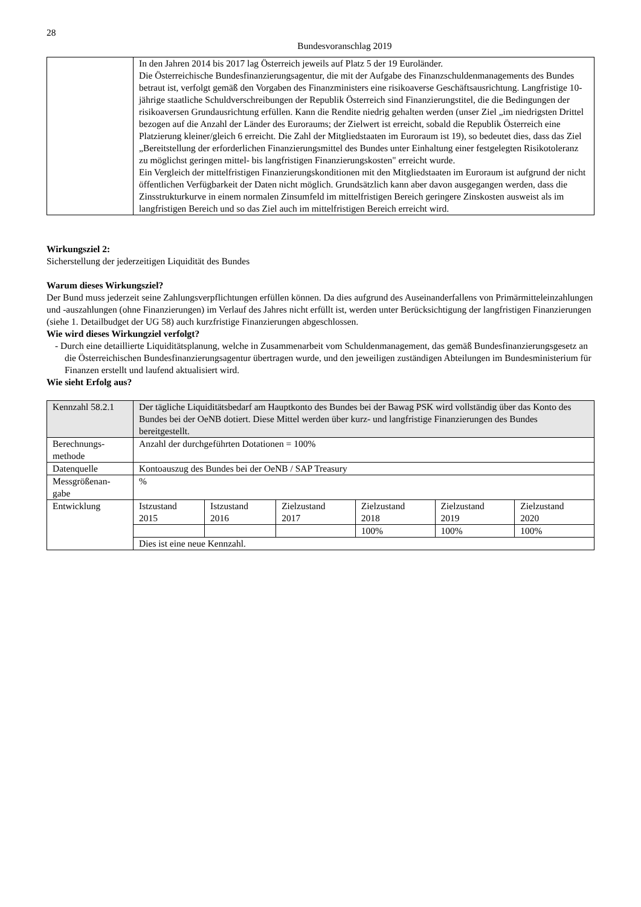28
Bundesvoranschlag 2019
| | In den Jahren 2014 bis 2017 lag Österreich jeweils auf Platz 5 der 19 Euroländer. Die Österreichische Bundesfinanzierungsagentur, die mit der Aufgabe des Finanzschuldenmanagements des Bundes betraut ist, verfolgt gemäß den Vorgaben des Finanzministers eine risikoaverse Geschäftsausrichtung. Langfristige 10-jährige staatliche Schuldverschreibungen der Republik Österreich sind Finanzierungstitel, die die Bedingungen der risikoaversen Grundausrichtung erfüllen. Kann die Rendite niedrig gehalten werden (unser Ziel „im niedrigsten Drittel bezogen auf die Anzahl der Länder des Euroraums; der Zielwert ist erreicht, sobald die Republik Österreich eine Platzierung kleiner/gleich 6 erreicht. Die Zahl der Mitgliedstaaten im Euroraum ist 19), so bedeutet dies, dass das Ziel „Bereitstellung der erforderlichen Finanzierungsmittel des Bundes unter Einhaltung einer festgelegten Risikotoleranz zu möglichst geringen mittel- bis langfristigen Finanzierungskosten" erreicht wurde. Ein Vergleich der mittelfristigen Finanzierungskonditionen mit den Mitgliedstaaten im Euroraum ist aufgrund der nicht öffentlichen Verfügbarkeit der Daten nicht möglich. Grundsätzlich kann aber davon ausgegangen werden, dass die Zinsstrukturkurve in einem normalen Zinsumfeld im mittelfristigen Bereich geringere Zinskosten ausweist als im langfristigen Bereich und so das Ziel auch im mittelfristigen Bereich erreicht wird. |
Wirkungsziel 2:
Sicherstellung der jederzeitigen Liquidität des Bundes
Warum dieses Wirkungsziel?
Der Bund muss jederzeit seine Zahlungsverpflichtungen erfüllen können. Da dies aufgrund des Auseinanderfallens von Primärmitteleinzahlungen und -auszahlungen (ohne Finanzierungen) im Verlauf des Jahres nicht erfüllt ist, werden unter Berücksichtigung der langfristigen Finanzierungen (siehe 1. Detailbudget der UG 58) auch kurzfristige Finanzierungen abgeschlossen.
Wie wird dieses Wirkungziel verfolgt?
- Durch eine detaillierte Liquiditätsplanung, welche in Zusammenarbeit vom Schuldenmanagement, das gemäß Bundesfinanzierungsgesetz an die Österreichischen Bundesfinanzierungsagentur übertragen wurde, und den jeweiligen zuständigen Abteilungen im Bundesministerium für Finanzen erstellt und laufend aktualisiert wird.
Wie sieht Erfolg aus?
| Kennzahl 58.2.1 | Der tägliche Liquiditätsbedarf am Hauptkonto des Bundes bei der Bawag PSK wird vollständig über das Konto des Bundes bei der OeNB dotiert. Diese Mittel werden über kurz- und langfristige Finanzierungen des Bundes bereitgestellt. | | | | | |
| Berechnungs- methode | Anzahl der durchgeführten Dotationen = 100% | | | | | |
| Datenquelle | Kontoauszug des Bundes bei der OeNB / SAP Treasury | | | | | |
| Messgrößenan- gabe | % | | | | | |
| Entwicklung | Istzustand 2015 | Istzustand 2016 | Zielzustand 2017 | Zielzustand 2018 | Zielzustand 2019 | Zielzustand 2020 |
| | | | | 100% | 100% | 100% |
| | Dies ist eine neue Kennzahl. | | | | | |